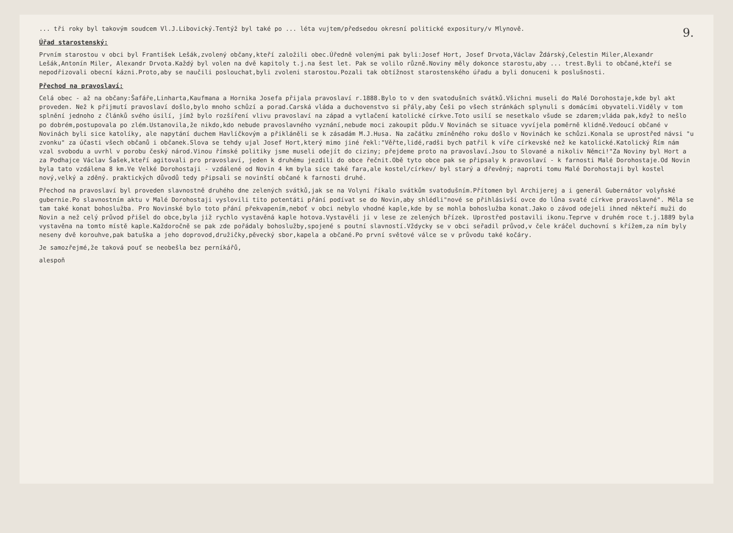9.
... tři roky byl takovým soudcem Vl.J.Libovický.Tentýž byl také po ... léta vujtem/předsedou okresní politické expositury/v Mlynově.
Úřad starostenský:
Prvním starostou v obci byl František Lešák,zvolený občany,kteří založili obec.Úředně volenými pak byli:Josef Hort, Josef Drvota,Václav Ždárský,Celestin Miler,Alexandr Lešák,Antonín Miler, Alexandr Drvota.Každý byl volen na dvě kapitoly t.j.na šest let. Pak se volilo různě.Noviny měly dokonce starostu,aby ... trest.Byli to občané,kteří se nepodřizovali obecní kázni.Proto,aby se naučili poslouchat,byli zvoleni starostou.Pozali tak obtížnost starostenského úřadu a byli donuceni k poslušnosti.
Přechod na pravoslaví:
Celá obec - až na občany:Šafáře,Linharta,Kaufmana a Hornika Josefa přijala pravoslaví r.1888.Bylo to v den svatodušních svátků.Všichni museli do Malé Dorohostaje,kde byl akt proveden. Než k přijmutí pravoslaví došlo,bylo mnoho schůzí a porad.Carská vláda a duchovenstvo si přály,aby Češi po všech stránkách splynuli s domácími obyvateli.Viděly v tom splnění jednoho z článků svého úsilí, jímž bylo rozšíření vlivu pravoslaví na západ a vytlačení katolické církve.Toto usilí se nesetkalo všude se zdarem;vláda pak,když to nešlo po dobrém,postupovala po zlém.Ustanovila,že nikdo,kdo nebude pravoslavného vyznání,nebude moci zakoupit půdu.V Novinách se situace vyvíjela poměrně klidně.Vedoucí občané v Novinách byli sice katolíky, ale napytání duchem Havlíčkovým a přikláněli se k zásadám M.J.Husa. Na začátku zmíněného roku došlo v Novinách ke schůzi.Konala se uprostřed návsi "u zvonku" za účasti všech občanů i občanek.Slova se tehdy ujal Josef Hort,který mimo jiné řekl:"Věřte,lidé,radši bych patřil k víře církevské než ke katolické.Katolický Řím nám vzal svobodu a uvrhl v porobu český národ.Vinou římské politiky jsme museli odejít do ciziny; přejdeme proto na pravoslaví.Jsou to Slované a nikoliv Němci!"Za Noviny byl Hort a za Podhajce Václav Šašek,kteří agitovali pro pravoslaví, jeden k druhému jezdili do obce řečnit.Obě tyto obce pak se připsaly k pravoslaví - k farnosti Malé Dorohostaje.Od Novin byla tato vzdálena 8 km.Ve Velké Dorohostaji - vzdálené od Novin 4 km byla sice také fara,ale kostel/církev/ byl starý a dřevěný; naproti tomu Malé Dorohostaji byl kostel nový,velký a zděný. praktických důvodů tedy připsali se novinští občané k farnosti druhé.
Přechod na pravoslaví byl proveden slavnostně druhého dne zelených svátků,jak se na Volyni říkalo svátkům svatodušním.Přítomen byl Archijerej a i generál Gubernátor volyňské gubernie.Po slavnostním aktu v Malé Dorohostaji vyslovili tito potentáti přání podívat se do Novin,aby shlédli"nové se přihlásivší ovce do lůna svaté církve pravoslavné". Měla se tam také konat bohoslužba. Pro Novinské bylo toto přání překvapením,neboť v obci nebylo vhodné kaple,kde by se mohla bohoslužba konat.Jako o závod odejeli ihned někteří muži do Novin a než celý průvod přišel do obce,byla již rychlo vystavěná kaple hotova.Vystavěli ji v lese ze zelených břízek. Uprostřed postavili ikonu.Teprve v druhém roce t.j.1889 byla vystavěna na tomto místě kaple.Každoročně se pak zde pořádaly bohoslužby,spojené s poutní slavností.Vždycky se v obci seřadil průvod,v čele kráčel duchovní s křížem,za ním byly neseny dvě korouhve,pak batuška a jeho doprovod,družičky,pěvecký sbor,kapela a občané.Po první světové válce se v průvodu také kočáry.
Je samozřejmé,že taková pouť se neobešla bez perníkářů,
alespoň